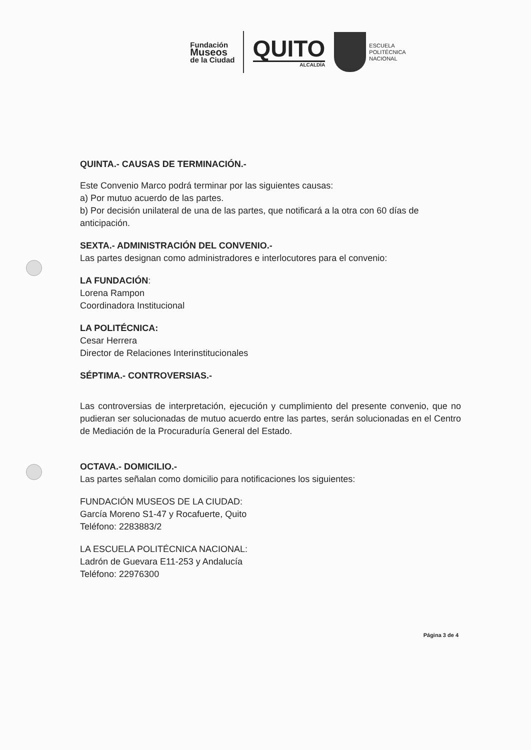Fundación
Museos
de la Ciudad
QUITO
ALCALDÍA
ESCUELA
POLITÉCNICA
NACIONAL
QUINTA.- CAUSAS DE TERMINACIÓN.-
Este Convenio Marco podrá terminar por las siguientes causas:
a) Por mutuo acuerdo de las partes.
b) Por decisión unilateral de una de las partes, que notificará a la otra con 60 días de anticipación.
SEXTA.- ADMINISTRACIÓN DEL CONVENIO.-
Las partes designan como administradores e interlocutores para el convenio:
LA FUNDACIÓN:
Lorena Rampon
Coordinadora Institucional
LA POLITÉCNICA:
Cesar Herrera
Director de Relaciones Interinstitucionales
SÉPTIMA.- CONTROVERSIAS.-
Las controversias de interpretación, ejecución y cumplimiento del presente convenio, que no pudieran ser solucionadas de mutuo acuerdo entre las partes, serán solucionadas en el Centro de Mediación de la Procuraduría General del Estado.
OCTAVA.- DOMICILIO.-
Las partes señalan como domicilio para notificaciones los siguientes:
FUNDACIÓN MUSEOS DE LA CIUDAD:
García Moreno S1-47 y Rocafuerte, Quito
Teléfono: 2283883/2
LA ESCUELA POLITÉCNICA NACIONAL:
Ladrón de Guevara E11-253 y Andalucía
Teléfono: 22976300
Página 3 de 4